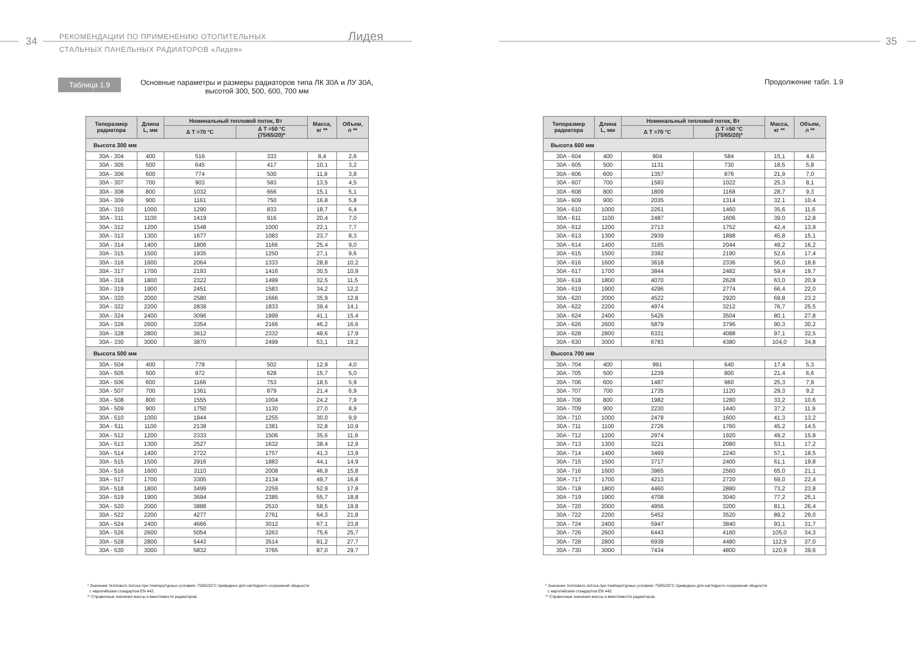34
РЕКОМЕНДАЦИИ ПО ПРИМЕНЕНИЮ ОТОПИТЕЛЬНЫХ
СТАЛЬНЫХ ПАНЕЛЬНЫХ РАДИАТОРОВ «Лидея»
Лидея
Таблица 1.9
Основные параметры и размеры радиаторов типа ЛК 30А и ЛУ 30А,
высотой 300, 500, 600, 700 мм
| Типоразмер радиатора | Длина L, мм | Номинальный тепловой поток, Вт | | Масса, кг ** | Объем, л ** |
| --- | --- | --- | --- | --- | --- |
| | | Δ T =70 °C | Δ T =50 °C (75/65/20)* | | |
| Высота 300 мм | | | | | |
| 30A - 304 | 400 | 516 | 333 | 8,4 | 2,6 |
| 30A - 305 | 500 | 645 | 417 | 10,1 | 3,2 |
| 30A - 306 | 600 | 774 | 500 | 11,8 | 3,8 |
| 30A - 307 | 700 | 903 | 583 | 13,5 | 4,5 |
| 30A - 308 | 800 | 1032 | 666 | 15,1 | 5,1 |
| 30A - 309 | 900 | 1161 | 750 | 16,8 | 5,8 |
| 30A - 310 | 1000 | 1290 | 833 | 18,7 | 6,4 |
| 30A - 311 | 1100 | 1419 | 916 | 20,4 | 7,0 |
| 30A - 312 | 1200 | 1548 | 1000 | 22,1 | 7,7 |
| 30A - 313 | 1300 | 1677 | 1083 | 23,7 | 8,3 |
| 30A - 314 | 1400 | 1806 | 1166 | 25,4 | 9,0 |
| 30A - 315 | 1500 | 1935 | 1250 | 27,1 | 9,6 |
| 30A - 316 | 1600 | 2064 | 1333 | 28,8 | 10,2 |
| 30A - 317 | 1700 | 2193 | 1416 | 30,5 | 10,9 |
| 30A - 318 | 1800 | 2322 | 1499 | 32,5 | 11,5 |
| 30A - 319 | 1900 | 2451 | 1583 | 34,2 | 12,2 |
| 30A - 320 | 2000 | 2580 | 1666 | 35,9 | 12,8 |
| 30A - 322 | 2200 | 2838 | 1833 | 39,4 | 14,1 |
| 30A - 324 | 2400 | 3096 | 1999 | 41,1 | 15,4 |
| 30A - 326 | 2600 | 3354 | 2166 | 46,2 | 16,6 |
| 30A - 328 | 2800 | 3612 | 2332 | 49,6 | 17,9 |
| 30A - 330 | 3000 | 3870 | 2499 | 53,1 | 19,2 |
| Высота 500 мм | | | | | |
| 30A - 504 | 400 | 778 | 502 | 12,9 | 4,0 |
| 30A - 505 | 500 | 972 | 628 | 15,7 | 5,0 |
| 30A - 506 | 600 | 1166 | 753 | 18,5 | 5,9 |
| 30A - 507 | 700 | 1361 | 879 | 21,4 | 6,9 |
| 30A - 508 | 800 | 1555 | 1004 | 24,2 | 7,9 |
| 30A - 509 | 900 | 1750 | 1130 | 27,0 | 8,9 |
| 30A - 510 | 1000 | 1944 | 1255 | 30,0 | 9,9 |
| 30A - 511 | 1100 | 2138 | 1381 | 32,8 | 10,9 |
| 30A - 512 | 1200 | 2333 | 1506 | 35,6 | 11,9 |
| 30A - 513 | 1300 | 2527 | 1632 | 38,4 | 12,9 |
| 30A - 514 | 1400 | 2722 | 1757 | 41,3 | 13,9 |
| 30A - 515 | 1500 | 2916 | 1883 | 44,1 | 14,9 |
| 30A - 516 | 1600 | 3110 | 2008 | 46,9 | 15,8 |
| 30A - 517 | 1700 | 3305 | 2134 | 49,7 | 16,8 |
| 30A - 518 | 1800 | 3499 | 2259 | 52,9 | 17,8 |
| 30A - 519 | 1900 | 3694 | 2385 | 55,7 | 18,8 |
| 30A - 520 | 2000 | 3888 | 2510 | 58,5 | 19,8 |
| 30A - 522 | 2200 | 4277 | 2761 | 64,3 | 21,8 |
| 30A - 524 | 2400 | 4666 | 3012 | 67,1 | 23,8 |
| 30A - 526 | 2600 | 5054 | 3263 | 75,6 | 25,7 |
| 30A - 528 | 2800 | 5443 | 3514 | 81,2 | 27,7 |
| 30A - 530 | 3000 | 5832 | 3765 | 87,0 | 29,7 |
* Значение теплового потока при температурных условиях 75/65/20°С приведено для наглядного сохранения общности
с европейским стандартом EN 442.
** Справочные значения массы и вместимости радиаторов.
35
Продолжение табл. 1.9
| Типоразмер радиатора | Длина L, мм | Номинальный тепловой поток, Вт | | Масса, кг ** | Объем, л ** |
| --- | --- | --- | --- | --- | --- |
| | | Δ T =70 °C | Δ T =50 °C (75/65/20)* | | |
| Высота 600 мм | | | | | |
| 30A - 604 | 400 | 904 | 584 | 15,1 | 4,6 |
| 30A - 605 | 500 | 1131 | 730 | 18,5 | 5,8 |
| 30A - 606 | 600 | 1357 | 876 | 21,9 | 7,0 |
| 30A - 607 | 700 | 1583 | 1022 | 25,3 | 8,1 |
| 30A - 608 | 800 | 1809 | 1168 | 28,7 | 9,3 |
| 30A - 609 | 900 | 2035 | 1314 | 32,1 | 10,4 |
| 30A - 610 | 1000 | 2261 | 1460 | 35,6 | 11,6 |
| 30A - 611 | 1100 | 2487 | 1606 | 39,0 | 12,8 |
| 30A - 612 | 1200 | 2713 | 1752 | 42,4 | 13,9 |
| 30A - 613 | 1300 | 2939 | 1898 | 45,8 | 15,1 |
| 30A - 614 | 1400 | 3165 | 2044 | 49,2 | 16,2 |
| 30A - 615 | 1500 | 3392 | 2190 | 52,6 | 17,4 |
| 30A - 616 | 1600 | 3618 | 2336 | 56,0 | 18,6 |
| 30A - 617 | 1700 | 3844 | 2482 | 59,4 | 19,7 |
| 30A - 618 | 1800 | 4070 | 2628 | 63,0 | 20,9 |
| 30A - 619 | 1900 | 4296 | 2774 | 66,4 | 22,0 |
| 30A - 620 | 2000 | 4522 | 2920 | 69,8 | 23,2 |
| 30A - 622 | 2200 | 4974 | 3212 | 76,7 | 25,5 |
| 30A - 624 | 2400 | 5426 | 3504 | 80,1 | 27,8 |
| 30A - 626 | 2600 | 5879 | 3796 | 90,3 | 30,2 |
| 30A - 628 | 2800 | 6331 | 4088 | 97,1 | 32,5 |
| 30A - 630 | 3000 | 6783 | 4380 | 104,0 | 34,8 |
| Высота 700 мм | | | | | |
| 30A - 704 | 400 | 991 | 640 | 17,4 | 5,3 |
| 30A - 705 | 500 | 1239 | 800 | 21,4 | 6,6 |
| 30A - 706 | 600 | 1487 | 960 | 25,3 | 7,9 |
| 30A - 707 | 700 | 1735 | 1120 | 29,3 | 9,2 |
| 30A - 708 | 800 | 1982 | 1280 | 33,2 | 10,6 |
| 30A - 709 | 900 | 2230 | 1440 | 37,2 | 11,9 |
| 30A - 710 | 1000 | 2478 | 1600 | 41,3 | 13,2 |
| 30A - 711 | 1100 | 2726 | 1760 | 45,2 | 14,5 |
| 30A - 712 | 1200 | 2974 | 1920 | 49,2 | 15,8 |
| 30A - 713 | 1300 | 3221 | 2080 | 53,1 | 17,2 |
| 30A - 714 | 1400 | 3469 | 2240 | 57,1 | 18,5 |
| 30A - 715 | 1500 | 3717 | 2400 | 61,1 | 19,8 |
| 30A - 716 | 1600 | 3965 | 2560 | 65,0 | 21,1 |
| 30A - 717 | 1700 | 4213 | 2720 | 69,0 | 22,4 |
| 30A - 718 | 1800 | 4460 | 2880 | 73,2 | 23,8 |
| 30A - 719 | 1900 | 4708 | 3040 | 77,2 | 25,1 |
| 30A - 720 | 2000 | 4956 | 3200 | 81,1 | 26,4 |
| 30A - 722 | 2200 | 5452 | 3520 | 89,2 | 29,0 |
| 30A - 724 | 2400 | 5947 | 3840 | 93,1 | 31,7 |
| 30A - 726 | 2600 | 6443 | 4160 | 105,0 | 34,3 |
| 30A - 728 | 2800 | 6938 | 4480 | 112,9 | 37,0 |
| 30A - 730 | 3000 | 7434 | 4800 | 120,9 | 39,6 |
* Значение теплового потока при температурных условиях 75/65/20°С приведено для наглядного сохранения общности
с европейским стандартом EN 442.
** Справочные значения массы и вместимости радиаторов.